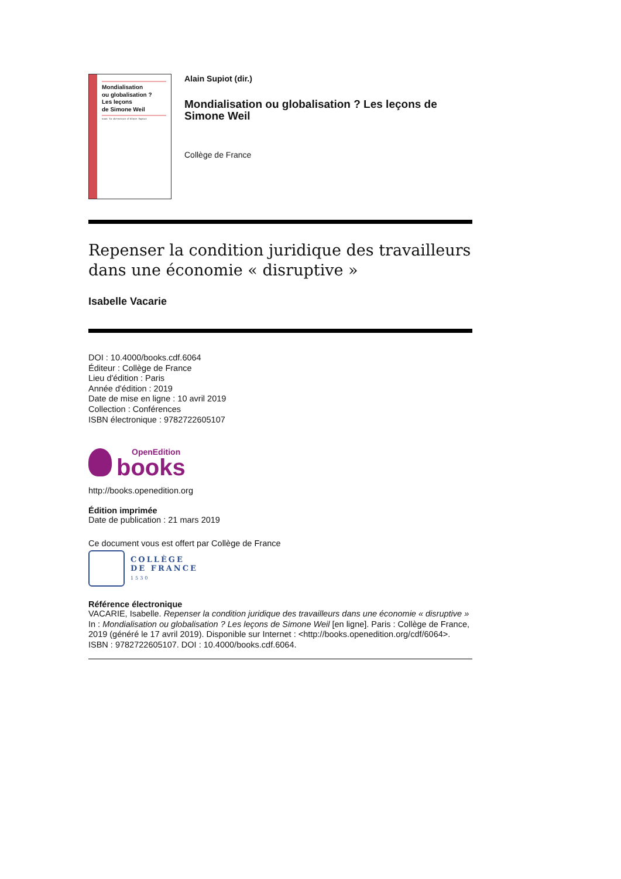Mondialisation
ou globalisation ?
Les leçons
de Simone Weil
sous la direction d'Alain Supiot
Alain Supiot (dir.)
Mondialisation ou globalisation ? Les leçons de Simone Weil
Collège de France
Repenser la condition juridique des travailleurs dans une économie « disruptive »
Isabelle Vacarie
DOI : 10.4000/books.cdf.6064
Éditeur : Collège de France
Lieu d'édition : Paris
Année d'édition : 2019
Date de mise en ligne : 10 avril 2019
Collection : Conférences
ISBN électronique : 9782722605107
OpenEdition
books
http://books.openedition.org
Édition imprimée
Date de publication : 21 mars 2019
Ce document vous est offert par Collège de France
COLLÈGE
DE FRANCE
1530
Référence électronique
VACARIE, Isabelle. Repenser la condition juridique des travailleurs dans une économie « disruptive » In : Mondialisation ou globalisation ? Les leçons de Simone Weil [en ligne]. Paris : Collège de France, 2019 (généré le 17 avril 2019). Disponible sur Internet : <http://books.openedition.org/cdf/6064>. ISBN : 9782722605107. DOI : 10.4000/books.cdf.6064.